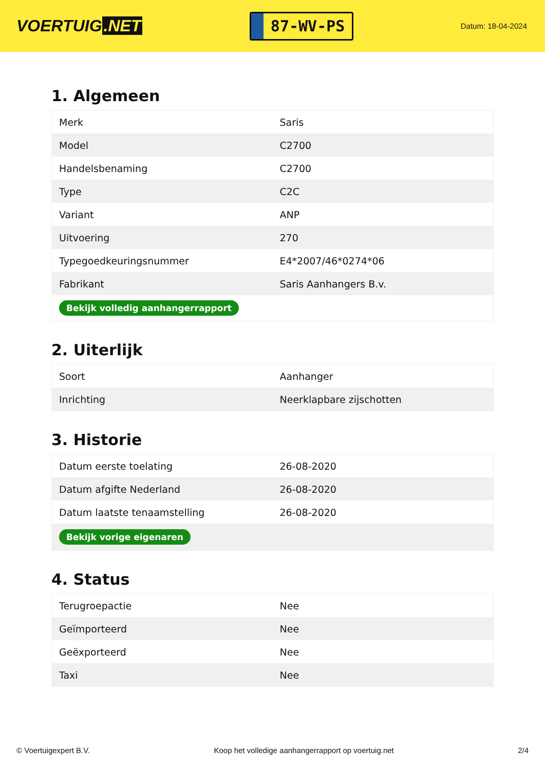VOERTUIG.NET
87-WV-PS
Datum: 18-04-2024
1. Algemeen
| Merk | Saris |
| Model | C2700 |
| Handelsbenaming | C2700 |
| Type | C2C |
| Variant | ANP |
| Uitvoering | 270 |
| Typegoedkeuringsnummer | E4*2007/46*0274*06 |
| Fabrikant | Saris Aanhangers B.v. |
| Bekijk volledig aanhangerrapport | |
2. Uiterlijk
| Soort | Aanhanger |
| Inrichting | Neerklapbare zijschotten |
3. Historie
| Datum eerste toelating | 26-08-2020 |
| Datum afgifte Nederland | 26-08-2020 |
| Datum laatste tenaamstelling | 26-08-2020 |
| Bekijk vorige eigenaren | |
4. Status
| Terugroepactie | Nee |
| Geïmporteerd | Nee |
| Geëxporteerd | Nee |
| Taxi | Nee |
© Voertuigexpert B.V. Koop het volledige aanhangerrapport op voertuig.net 2/4